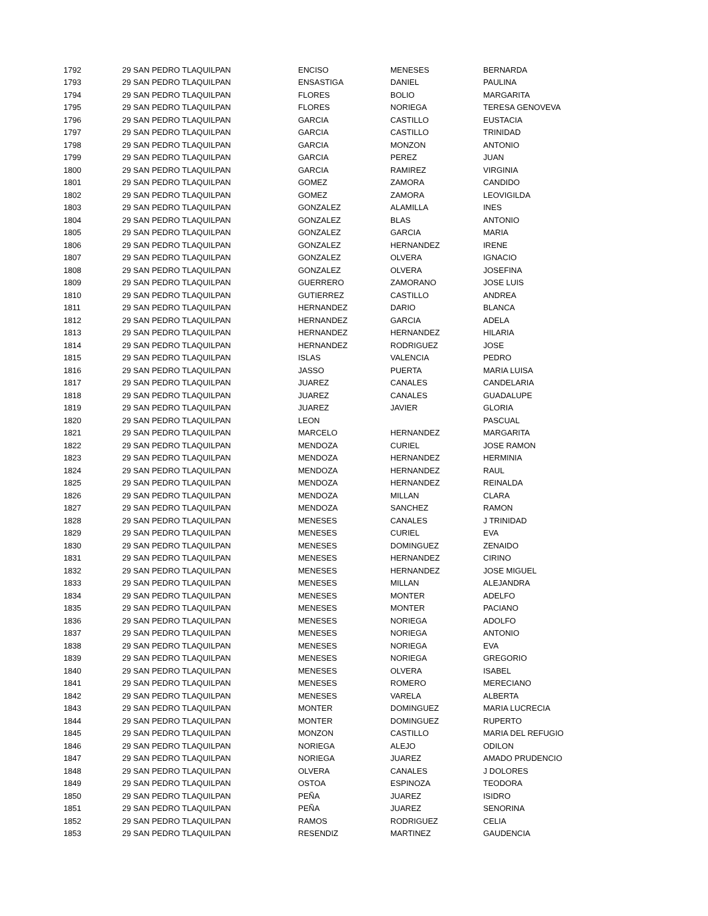| 1792 | 29 SAN PEDRO TLAQUILPAN | ENCISO | MENESES | BERNARDA |
| 1793 | 29 SAN PEDRO TLAQUILPAN | ENSASTIGA | DANIEL | PAULINA |
| 1794 | 29 SAN PEDRO TLAQUILPAN | FLORES | BOLIO | MARGARITA |
| 1795 | 29 SAN PEDRO TLAQUILPAN | FLORES | NORIEGA | TERESA GENOVEVA |
| 1796 | 29 SAN PEDRO TLAQUILPAN | GARCIA | CASTILLO | EUSTACIA |
| 1797 | 29 SAN PEDRO TLAQUILPAN | GARCIA | CASTILLO | TRINIDAD |
| 1798 | 29 SAN PEDRO TLAQUILPAN | GARCIA | MONZON | ANTONIO |
| 1799 | 29 SAN PEDRO TLAQUILPAN | GARCIA | PEREZ | JUAN |
| 1800 | 29 SAN PEDRO TLAQUILPAN | GARCIA | RAMIREZ | VIRGINIA |
| 1801 | 29 SAN PEDRO TLAQUILPAN | GOMEZ | ZAMORA | CANDIDO |
| 1802 | 29 SAN PEDRO TLAQUILPAN | GOMEZ | ZAMORA | LEOVIGILDA |
| 1803 | 29 SAN PEDRO TLAQUILPAN | GONZALEZ | ALAMILLA | INES |
| 1804 | 29 SAN PEDRO TLAQUILPAN | GONZALEZ | BLAS | ANTONIO |
| 1805 | 29 SAN PEDRO TLAQUILPAN | GONZALEZ | GARCIA | MARIA |
| 1806 | 29 SAN PEDRO TLAQUILPAN | GONZALEZ | HERNANDEZ | IRENE |
| 1807 | 29 SAN PEDRO TLAQUILPAN | GONZALEZ | OLVERA | IGNACIO |
| 1808 | 29 SAN PEDRO TLAQUILPAN | GONZALEZ | OLVERA | JOSEFINA |
| 1809 | 29 SAN PEDRO TLAQUILPAN | GUERRERO | ZAMORANO | JOSE LUIS |
| 1810 | 29 SAN PEDRO TLAQUILPAN | GUTIERREZ | CASTILLO | ANDREA |
| 1811 | 29 SAN PEDRO TLAQUILPAN | HERNANDEZ | DARIO | BLANCA |
| 1812 | 29 SAN PEDRO TLAQUILPAN | HERNANDEZ | GARCIA | ADELA |
| 1813 | 29 SAN PEDRO TLAQUILPAN | HERNANDEZ | HERNANDEZ | HILARIA |
| 1814 | 29 SAN PEDRO TLAQUILPAN | HERNANDEZ | RODRIGUEZ | JOSE |
| 1815 | 29 SAN PEDRO TLAQUILPAN | ISLAS | VALENCIA | PEDRO |
| 1816 | 29 SAN PEDRO TLAQUILPAN | JASSO | PUERTA | MARIA LUISA |
| 1817 | 29 SAN PEDRO TLAQUILPAN | JUAREZ | CANALES | CANDELARIA |
| 1818 | 29 SAN PEDRO TLAQUILPAN | JUAREZ | CANALES | GUADALUPE |
| 1819 | 29 SAN PEDRO TLAQUILPAN | JUAREZ | JAVIER | GLORIA |
| 1820 | 29 SAN PEDRO TLAQUILPAN | LEON | | PASCUAL |
| 1821 | 29 SAN PEDRO TLAQUILPAN | MARCELO | HERNANDEZ | MARGARITA |
| 1822 | 29 SAN PEDRO TLAQUILPAN | MENDOZA | CURIEL | JOSE RAMON |
| 1823 | 29 SAN PEDRO TLAQUILPAN | MENDOZA | HERNANDEZ | HERMINIA |
| 1824 | 29 SAN PEDRO TLAQUILPAN | MENDOZA | HERNANDEZ | RAUL |
| 1825 | 29 SAN PEDRO TLAQUILPAN | MENDOZA | HERNANDEZ | REINALDA |
| 1826 | 29 SAN PEDRO TLAQUILPAN | MENDOZA | MILLAN | CLARA |
| 1827 | 29 SAN PEDRO TLAQUILPAN | MENDOZA | SANCHEZ | RAMON |
| 1828 | 29 SAN PEDRO TLAQUILPAN | MENESES | CANALES | J TRINIDAD |
| 1829 | 29 SAN PEDRO TLAQUILPAN | MENESES | CURIEL | EVA |
| 1830 | 29 SAN PEDRO TLAQUILPAN | MENESES | DOMINGUEZ | ZENAIDO |
| 1831 | 29 SAN PEDRO TLAQUILPAN | MENESES | HERNANDEZ | CIRINO |
| 1832 | 29 SAN PEDRO TLAQUILPAN | MENESES | HERNANDEZ | JOSE MIGUEL |
| 1833 | 29 SAN PEDRO TLAQUILPAN | MENESES | MILLAN | ALEJANDRA |
| 1834 | 29 SAN PEDRO TLAQUILPAN | MENESES | MONTER | ADELFO |
| 1835 | 29 SAN PEDRO TLAQUILPAN | MENESES | MONTER | PACIANO |
| 1836 | 29 SAN PEDRO TLAQUILPAN | MENESES | NORIEGA | ADOLFO |
| 1837 | 29 SAN PEDRO TLAQUILPAN | MENESES | NORIEGA | ANTONIO |
| 1838 | 29 SAN PEDRO TLAQUILPAN | MENESES | NORIEGA | EVA |
| 1839 | 29 SAN PEDRO TLAQUILPAN | MENESES | NORIEGA | GREGORIO |
| 1840 | 29 SAN PEDRO TLAQUILPAN | MENESES | OLVERA | ISABEL |
| 1841 | 29 SAN PEDRO TLAQUILPAN | MENESES | ROMERO | MERECIANO |
| 1842 | 29 SAN PEDRO TLAQUILPAN | MENESES | VARELA | ALBERTA |
| 1843 | 29 SAN PEDRO TLAQUILPAN | MONTER | DOMINGUEZ | MARIA LUCRECIA |
| 1844 | 29 SAN PEDRO TLAQUILPAN | MONTER | DOMINGUEZ | RUPERTO |
| 1845 | 29 SAN PEDRO TLAQUILPAN | MONZON | CASTILLO | MARIA DEL REFUGIO |
| 1846 | 29 SAN PEDRO TLAQUILPAN | NORIEGA | ALEJO | ODILON |
| 1847 | 29 SAN PEDRO TLAQUILPAN | NORIEGA | JUAREZ | AMADO PRUDENCIO |
| 1848 | 29 SAN PEDRO TLAQUILPAN | OLVERA | CANALES | J DOLORES |
| 1849 | 29 SAN PEDRO TLAQUILPAN | OSTOA | ESPINOZA | TEODORA |
| 1850 | 29 SAN PEDRO TLAQUILPAN | PEÑA | JUAREZ | ISIDRO |
| 1851 | 29 SAN PEDRO TLAQUILPAN | PEÑA | JUAREZ | SENORINA |
| 1852 | 29 SAN PEDRO TLAQUILPAN | RAMOS | RODRIGUEZ | CELIA |
| 1853 | 29 SAN PEDRO TLAQUILPAN | RESENDIZ | MARTINEZ | GAUDENCIA |